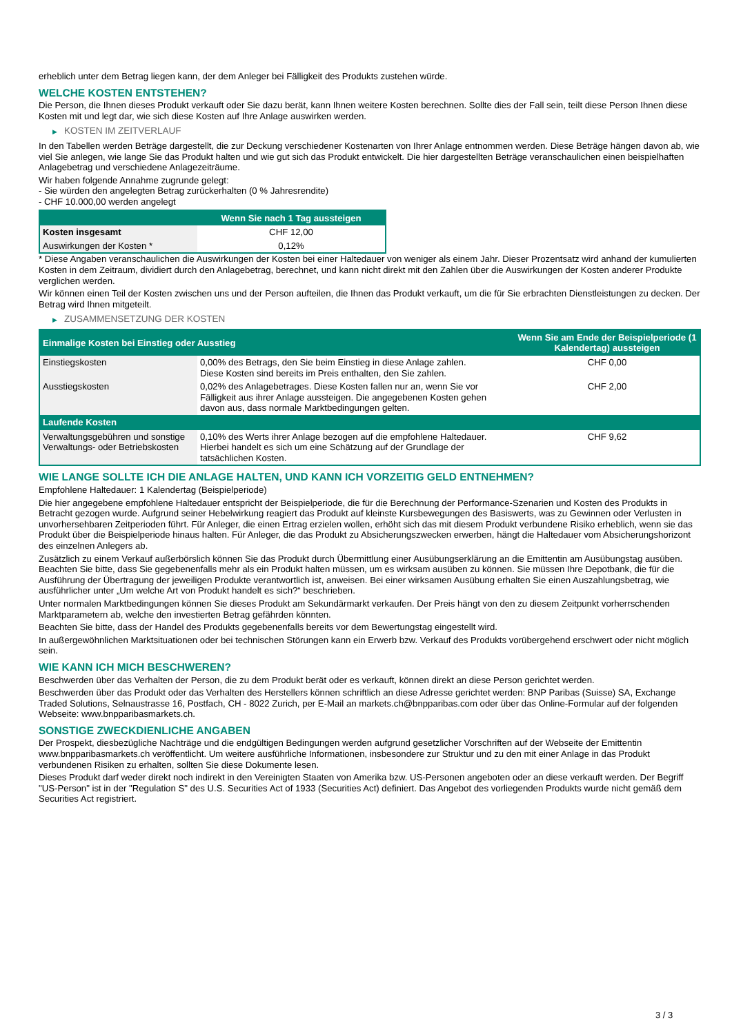erheblich unter dem Betrag liegen kann, der dem Anleger bei Fälligkeit des Produkts zustehen würde.
WELCHE KOSTEN ENTSTEHEN?
Die Person, die Ihnen dieses Produkt verkauft oder Sie dazu berät, kann Ihnen weitere Kosten berechnen. Sollte dies der Fall sein, teilt diese Person Ihnen diese Kosten mit und legt dar, wie sich diese Kosten auf Ihre Anlage auswirken werden.
▶ KOSTEN IM ZEITVERLAUF
In den Tabellen werden Beträge dargestellt, die zur Deckung verschiedener Kostenarten von Ihrer Anlage entnommen werden. Diese Beträge hängen davon ab, wie viel Sie anlegen, wie lange Sie das Produkt halten und wie gut sich das Produkt entwickelt. Die hier dargestellten Beträge veranschaulichen einen beispielhaften Anlagebetrag und verschiedene Anlagezeiträume.
Wir haben folgende Annahme zugrunde gelegt:
- Sie würden den angelegten Betrag zurückerhalten (0 % Jahresrendite)
- CHF 10.000,00 werden angelegt
| | Wenn Sie nach 1 Tag aussteigen |
| --- | --- |
| Kosten insgesamt | CHF 12,00 |
| Auswirkungen der Kosten * | 0,12% |
* Diese Angaben veranschaulichen die Auswirkungen der Kosten bei einer Haltedauer von weniger als einem Jahr. Dieser Prozentsatz wird anhand der kumulierten Kosten in dem Zeitraum, dividiert durch den Anlagebetrag, berechnet, und kann nicht direkt mit den Zahlen über die Auswirkungen der Kosten anderer Produkte verglichen werden.
Wir können einen Teil der Kosten zwischen uns und der Person aufteilen, die Ihnen das Produkt verkauft, um die für Sie erbrachten Dienstleistungen zu decken. Der Betrag wird Ihnen mitgeteilt.
▶ ZUSAMMENSETZUNG DER KOSTEN
| Einmalige Kosten bei Einstieg oder Ausstieg | | Wenn Sie am Ende der Beispielperiode (1 Kalendertag) aussteigen |
| --- | --- | --- |
| Einstiegskosten | 0,00% des Betrags, den Sie beim Einstieg in diese Anlage zahlen. Diese Kosten sind bereits im Preis enthalten, den Sie zahlen. | CHF 0,00 |
| Ausstiegskosten | 0,02% des Anlagebetrages. Diese Kosten fallen nur an, wenn Sie vor Fälligkeit aus ihrer Anlage aussteigen. Die angegebenen Kosten gehen davon aus, dass normale Marktbedingungen gelten. | CHF 2,00 |
| Laufende Kosten | | |
| Verwaltungsgebühren und sonstige Verwaltungs- oder Betriebskosten | 0,10% des Werts ihrer Anlage bezogen auf die empfohlene Haltedauer. Hierbei handelt es sich um eine Schätzung auf der Grundlage der tatsächlichen Kosten. | CHF 9,62 |
WIE LANGE SOLLTE ICH DIE ANLAGE HALTEN, UND KANN ICH VORZEITIG GELD ENTNEHMEN?
Empfohlene Haltedauer: 1 Kalendertag (Beispielperiode)
Die hier angegebene empfohlene Haltedauer entspricht der Beispielperiode, die für die Berechnung der Performance-Szenarien und Kosten des Produkts in Betracht gezogen wurde. Aufgrund seiner Hebelwirkung reagiert das Produkt auf kleinste Kursbewegungen des Basiswerts, was zu Gewinnen oder Verlusten in unvorhersehbaren Zeitperioden führt. Für Anleger, die einen Ertrag erzielen wollen, erhöht sich das mit diesem Produkt verbundene Risiko erheblich, wenn sie das Produkt über die Beispielperiode hinaus halten. Für Anleger, die das Produkt zu Absicherungszwecken erwerben, hängt die Haltedauer vom Absicherungshorizont des einzelnen Anlegers ab.
Zusätzlich zu einem Verkauf außerbörslich können Sie das Produkt durch Übermittlung einer Ausübungserklärung an die Emittentin am Ausübungstag ausüben. Beachten Sie bitte, dass Sie gegebenenfalls mehr als ein Produkt halten müssen, um es wirksam ausüben zu können. Sie müssen Ihre Depotbank, die für die Ausführung der Übertragung der jeweiligen Produkte verantwortlich ist, anweisen. Bei einer wirksamen Ausübung erhalten Sie einen Auszahlungsbetrag, wie ausführlicher unter „Um welche Art von Produkt handelt es sich?“ beschrieben.
Unter normalen Marktbedingungen können Sie dieses Produkt am Sekundärmarkt verkaufen. Der Preis hängt von den zu diesem Zeitpunkt vorherrschenden Marktparametern ab, welche den investierten Betrag gefährden könnten.
Beachten Sie bitte, dass der Handel des Produkts gegebenenfalls bereits vor dem Bewertungstag eingestellt wird.
In außergewöhnlichen Marktsituationen oder bei technischen Störungen kann ein Erwerb bzw. Verkauf des Produkts vorübergehend erschwert oder nicht möglich sein.
WIE KANN ICH MICH BESCHWEREN?
Beschwerden über das Verhalten der Person, die zu dem Produkt berät oder es verkauft, können direkt an diese Person gerichtet werden.
Beschwerden über das Produkt oder das Verhalten des Herstellers können schriftlich an diese Adresse gerichtet werden: BNP Paribas (Suisse) SA, Exchange Traded Solutions, Selnaustrasse 16, Postfach, CH - 8022 Zurich, per E-Mail an markets.ch@bnpparibas.com oder über das Online-Formular auf der folgenden Webseite: www.bnpparibasmarkets.ch.
SONSTIGE ZWECKDIENLICHE ANGABEN
Der Prospekt, diesbezügliche Nachträge und die endgültigen Bedingungen werden aufgrund gesetzlicher Vorschriften auf der Webseite der Emittentin www.bnpparibasmarkets.ch veröffentlicht. Um weitere ausführliche Informationen, insbesondere zur Struktur und zu den mit einer Anlage in das Produkt verbundenen Risiken zu erhalten, sollten Sie diese Dokumente lesen.
Dieses Produkt darf weder direkt noch indirekt in den Vereinigten Staaten von Amerika bzw. US-Personen angeboten oder an diese verkauft werden. Der Begriff "US-Person" ist in der "Regulation S" des U.S. Securities Act of 1933 (Securities Act) definiert. Das Angebot des vorliegenden Produkts wurde nicht gemäß dem Securities Act registriert.
3 / 3